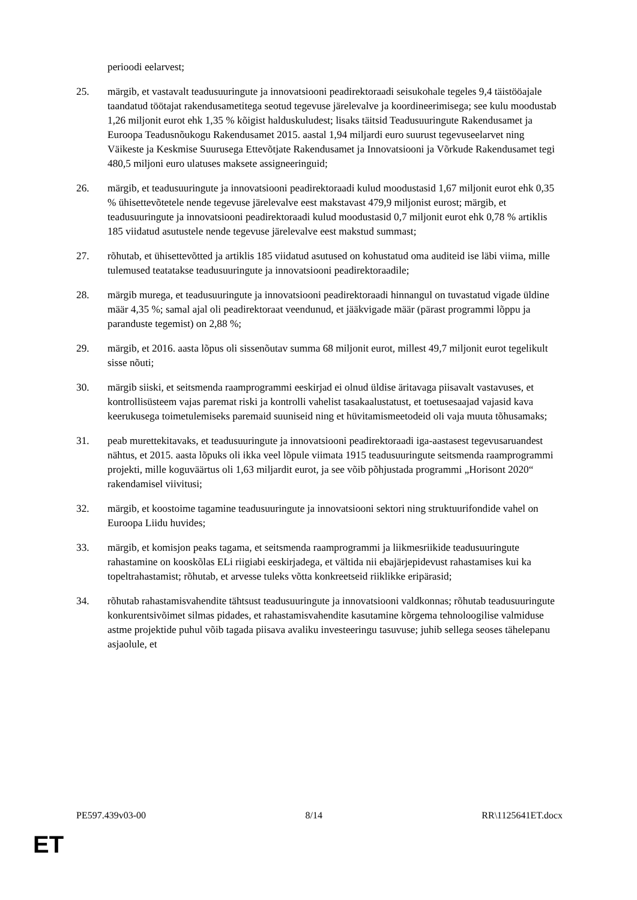perioodi eelarvest;
25. märgib, et vastavalt teadusuuringute ja innovatsiooni peadirektoraadi seisukohale tegeles 9,4 täistööajale taandatud töötajat rakendusametitega seotud tegevuse järelevalve ja koordineerimisega; see kulu moodustab 1,26 miljonit eurot ehk 1,35 % kõigist halduskuludest; lisaks täitsid Teadusuuringute Rakendusamet ja Euroopa Teadusnõukogu Rakendusamet 2015. aastal 1,94 miljardi euro suurust tegevuseelarvet ning Väikeste ja Keskmise Suurusega Ettevõtjate Rakendusamet ja Innovatsiooni ja Võrkude Rakendusamet tegi 480,5 miljoni euro ulatuses maksete assigneeringuid;
26. märgib, et teadusuuringute ja innovatsiooni peadirektoraadi kulud moodustasid 1,67 miljonit eurot ehk 0,35 % ühisettevõtetele nende tegevuse järelevalve eest makstavast 479,9 miljonist eurost; märgib, et teadusuuringute ja innovatsiooni peadirektoraadi kulud moodustasid 0,7 miljonit eurot ehk 0,78 % artiklis 185 viidatud asutustele nende tegevuse järelevalve eest makstud summast;
27. rõhutab, et ühisettevõtted ja artiklis 185 viidatud asutused on kohustatud oma auditeid ise läbi viima, mille tulemused teatatakse teadusuuringute ja innovatsiooni peadirektoraadile;
28. märgib murega, et teadusuuringute ja innovatsiooni peadirektoraadi hinnangul on tuvastatud vigade üldine määr 4,35 %; samal ajal oli peadirektoraat veendunud, et jääkvigade määr (pärast programmi lõppu ja paranduste tegemist) on 2,88 %;
29. märgib, et 2016. aasta lõpus oli sissenõutav summa 68 miljonit eurot, millest 49,7 miljonit eurot tegelikult sisse nõuti;
30. märgib siiski, et seitsmenda raamprogrammi eeskirjad ei olnud üldise äritavaga piisavalt vastavuses, et kontrollisüsteem vajas paremat riski ja kontrolli vahelist tasakaalustatust, et toetusesaajad vajasid kava keerukusega toimetulemiseks paremaid suuniseid ning et hüvitamismeetodeid oli vaja muuta tõhusamaks;
31. peab murettekitavaks, et teadusuuringute ja innovatsiooni peadirektoraadi iga-aastasest tegevusaruandest nähtus, et 2015. aasta lõpuks oli ikka veel lõpule viimata 1915 teadusuuringute seitsmenda raamprogrammi projekti, mille koguväärtus oli 1,63 miljardit eurot, ja see võib põhjustada programmi „Horisont 2020“ rakendamisel viivitusi;
32. märgib, et koostoime tagamine teadusuuringute ja innovatsiooni sektori ning struktuurifondide vahel on Euroopa Liidu huvides;
33. märgib, et komisjon peaks tagama, et seitsmenda raamprogrammi ja liikmesriikide teadusuuringute rahastamine on kooskõlas ELi riigiabi eeskirjadega, et vältida nii ebajärjepidevust rahastamises kui ka topeltrahastamist; rõhutab, et arvesse tuleks võtta konkreetseid riiklikke eripärasid;
34. rõhutab rahastamisvahendite tähtsust teadusuuringute ja innovatsiooni valdkonnas; rõhutab teadusuuringute konkurentsivõimet silmas pidades, et rahastamisvahendite kasutamine kõrgema tehnoloogilise valmiduse astme projektide puhul võib tagada piisava avaliku investeeringu tasuvuse; juhib sellega seoses tähelepanu asjaolule, et
PE597.439v03-00 8/14 RR\1125641ET.docx
ET